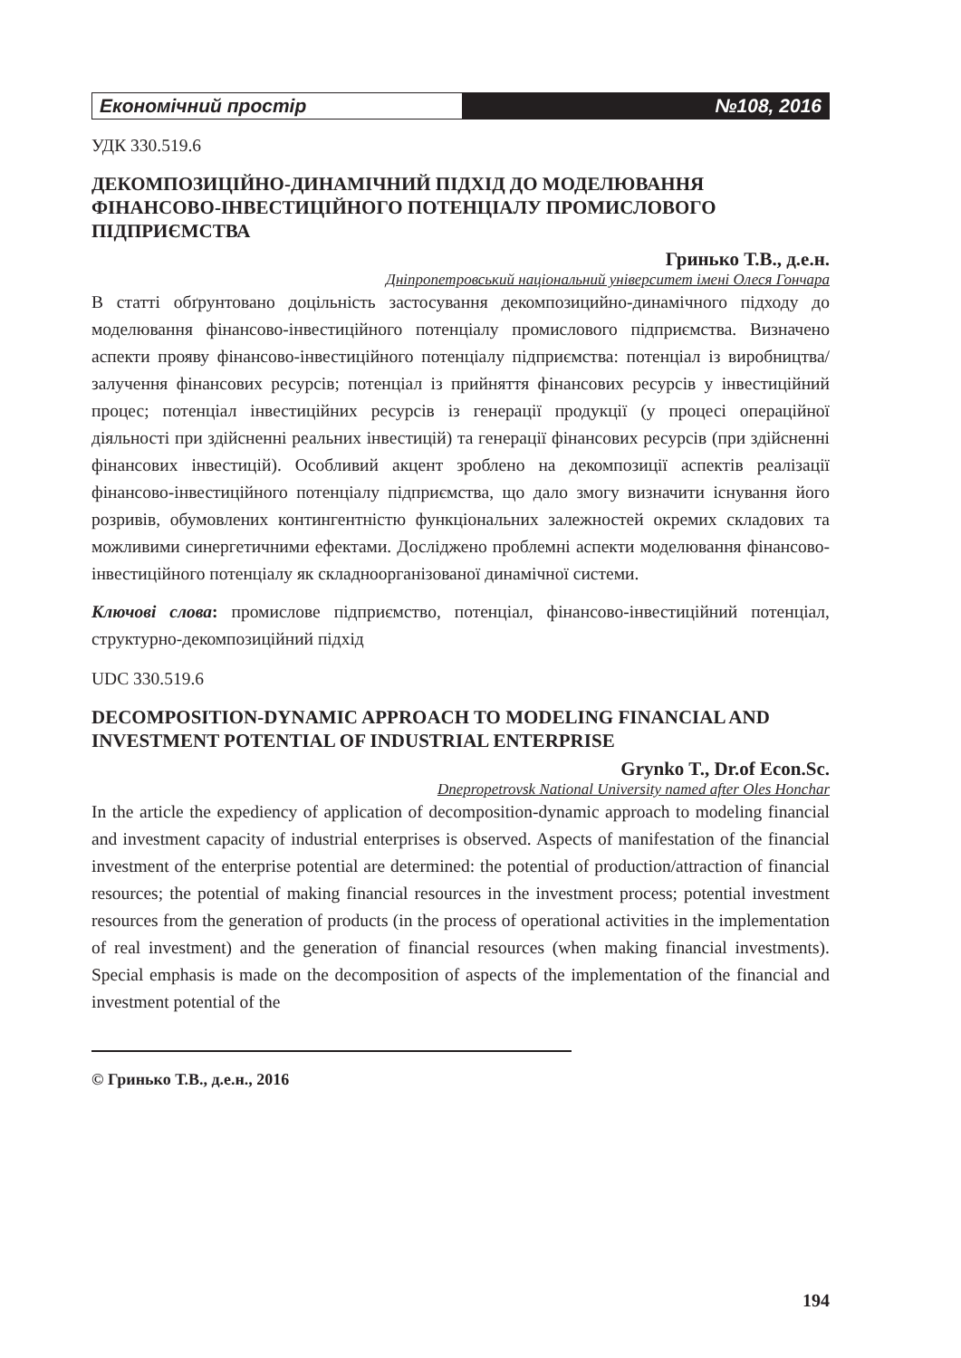Економічний простір №108, 2016
УДК 330.519.6
ДЕКОМПОЗИЦІЙНО-ДИНАМІЧНИЙ ПІДХІД ДО МОДЕЛЮВАННЯ ФІНАНСОВО-ІНВЕСТИЦІЙНОГО ПОТЕНЦІАЛУ ПРОМИСЛОВОГО ПІДПРИЄМСТВА
Гринько Т.В., д.е.н.
Дніпропетровський національний університет імені Олеся Гончара
В статті обґрунтовано доцільність застосування декомпозицийно-динамічного підходу до моделювання фінансово-інвестиційного потенціалу промислового підприємства. Визначено аспекти прояву фінансово-інвестиційного потенціалу підприємства: потенціал із виробництва/ залучення фінансових ресурсів; потенціал із прийняття фінансових ресурсів у інвестиційний процес; потенціал інвестиційних ресурсів із генерації продукції (у процесі операційної діяльності при здійсненні реальних інвестицій) та генерації фінансових ресурсів (при здійсненні фінансових інвестицій). Особливий акцент зроблено на декомпозиції аспектів реалізації фінансово-інвестиційного потенціалу підприємства, що дало змогу визначити існування його розривів, обумовлених контингентністю функціональних залежностей окремих складових та можливими синергетичними ефектами. Досліджено проблемні аспекти моделювання фінансово-інвестиційного потенціалу як складноорганізованої динамічної системи.
Ключові слова: промислове підприємство, потенціал, фінансово-інвестиційний потенціал, структурно-декомпозиційний підхід
UDC 330.519.6
DECOMPOSITION-DYNAMIC APPROACH TO MODELING FINANCIAL AND INVESTMENT POTENTIAL OF INDUSTRIAL ENTERPRISE
Grynko T., Dr.of Econ.Sc.
Dnepropetrovsk National University named after Oles Honchar
In the article the expediency of application of decomposition-dynamic approach to modeling financial and investment capacity of industrial enterprises is observed. Aspects of manifestation of the financial investment of the enterprise potential are determined: the potential of production/attraction of financial resources; the potential of making financial resources in the investment process; potential investment resources from the generation of products (in the process of operational activities in the implementation of real investment) and the generation of financial resources (when making financial investments). Special emphasis is made on the decomposition of aspects of the implementation of the financial and investment potential of the
© Гринько Т.В., д.е.н., 2016
194